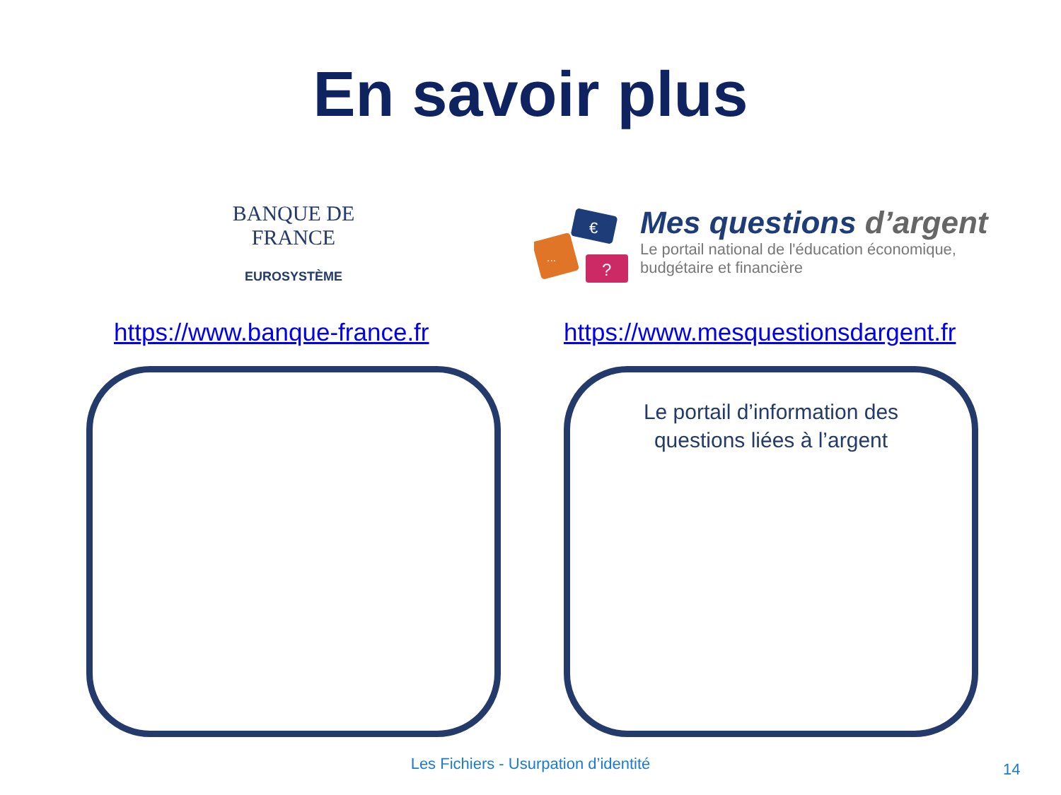En savoir plus
BANQUE DE FRANCE
EUROSYSTÈME
€
...
?
Mes questions d’argent
Le portail national de l'éducation économique,
budgétaire et financière
https://www.banque-france.fr
https://www.mesquestionsdargent.fr
Le portail d’information des
questions liées à l’argent
Les Fichiers - Usurpation d’identité 14